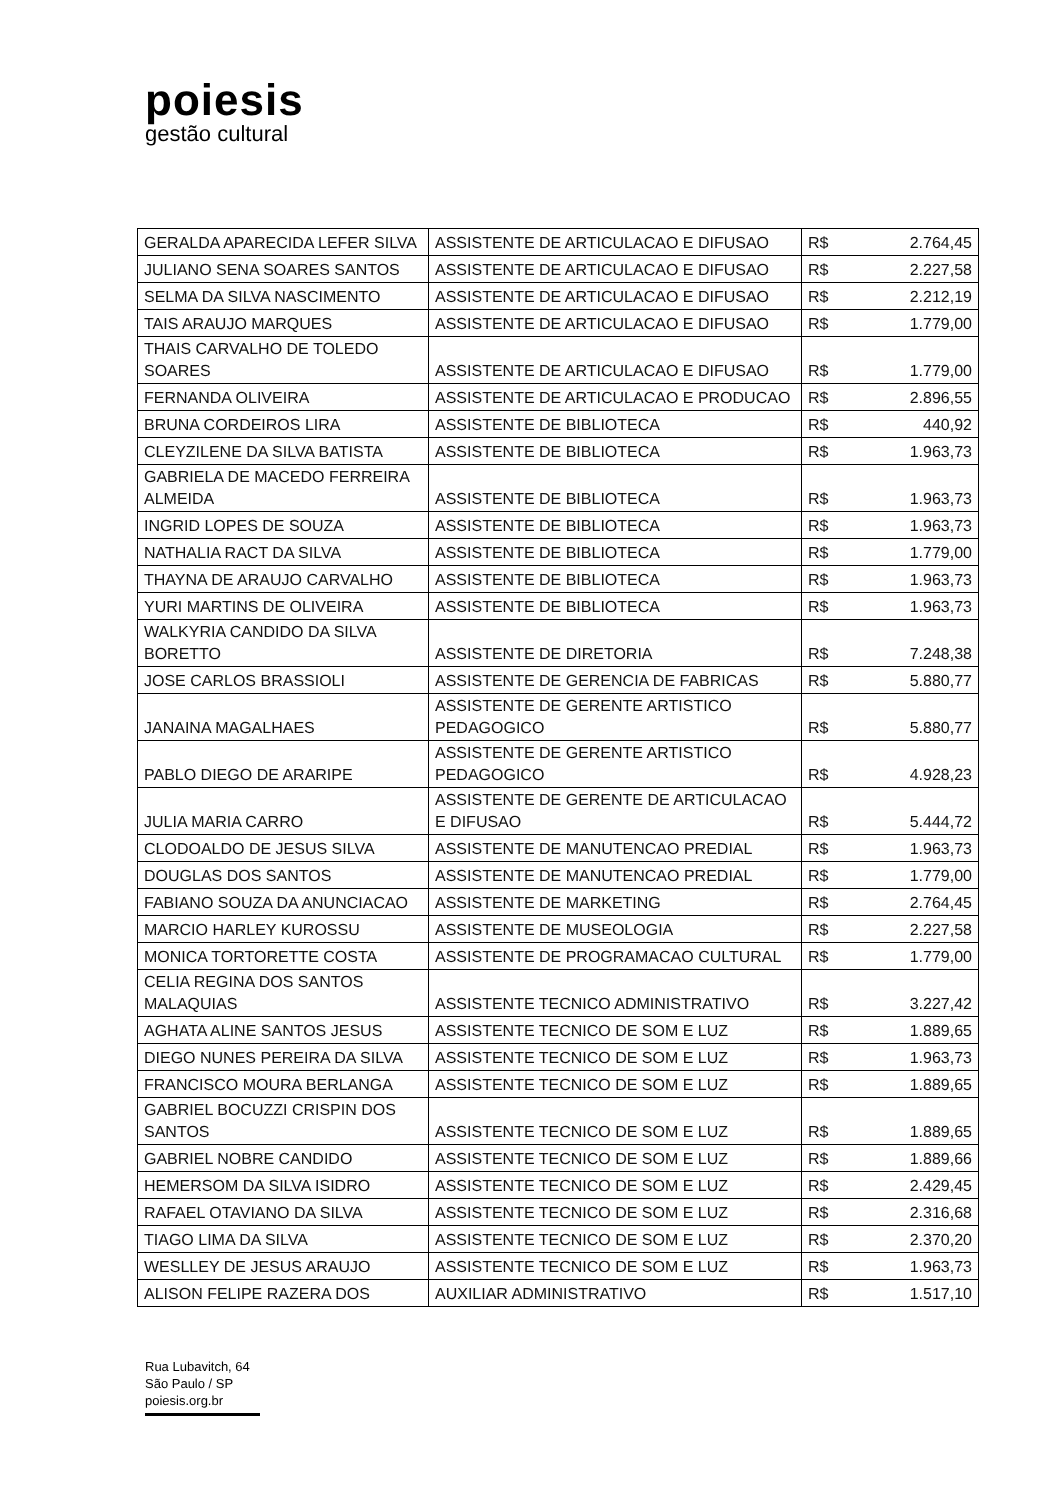poiesis
gestão cultural
| GERALDA APARECIDA LEFER SILVA | ASSISTENTE DE ARTICULACAO E DIFUSAO | R$ | 2.764,45 |
| JULIANO SENA SOARES SANTOS | ASSISTENTE DE ARTICULACAO E DIFUSAO | R$ | 2.227,58 |
| SELMA DA SILVA NASCIMENTO | ASSISTENTE DE ARTICULACAO E DIFUSAO | R$ | 2.212,19 |
| TAIS ARAUJO MARQUES | ASSISTENTE DE ARTICULACAO E DIFUSAO | R$ | 1.779,00 |
| THAIS CARVALHO DE TOLEDO SOARES | ASSISTENTE DE ARTICULACAO E DIFUSAO | R$ | 1.779,00 |
| FERNANDA OLIVEIRA | ASSISTENTE DE ARTICULACAO E PRODUCAO | R$ | 2.896,55 |
| BRUNA CORDEIROS LIRA | ASSISTENTE DE BIBLIOTECA | R$ | 440,92 |
| CLEYZILENE DA SILVA BATISTA | ASSISTENTE DE BIBLIOTECA | R$ | 1.963,73 |
| GABRIELA DE MACEDO FERREIRA ALMEIDA | ASSISTENTE DE BIBLIOTECA | R$ | 1.963,73 |
| INGRID LOPES DE SOUZA | ASSISTENTE DE BIBLIOTECA | R$ | 1.963,73 |
| NATHALIA RACT DA SILVA | ASSISTENTE DE BIBLIOTECA | R$ | 1.779,00 |
| THAYNA DE ARAUJO CARVALHO | ASSISTENTE DE BIBLIOTECA | R$ | 1.963,73 |
| YURI MARTINS DE OLIVEIRA | ASSISTENTE DE BIBLIOTECA | R$ | 1.963,73 |
| WALKYRIA CANDIDO DA SILVA BORETTO | ASSISTENTE DE DIRETORIA | R$ | 7.248,38 |
| JOSE CARLOS BRASSIOLI | ASSISTENTE DE GERENCIA DE FABRICAS | R$ | 5.880,77 |
| JANAINA MAGALHAES | ASSISTENTE DE GERENTE ARTISTICO PEDAGOGICO | R$ | 5.880,77 |
| PABLO DIEGO DE ARARIPE | ASSISTENTE DE GERENTE ARTISTICO PEDAGOGICO | R$ | 4.928,23 |
| JULIA MARIA CARRO | ASSISTENTE DE GERENTE DE ARTICULACAO E DIFUSAO | R$ | 5.444,72 |
| CLODOALDO DE JESUS SILVA | ASSISTENTE DE MANUTENCAO PREDIAL | R$ | 1.963,73 |
| DOUGLAS DOS SANTOS | ASSISTENTE DE MANUTENCAO PREDIAL | R$ | 1.779,00 |
| FABIANO SOUZA DA ANUNCIACAO | ASSISTENTE DE MARKETING | R$ | 2.764,45 |
| MARCIO HARLEY KUROSSU | ASSISTENTE DE MUSEOLOGIA | R$ | 2.227,58 |
| MONICA TORTORETTE COSTA | ASSISTENTE DE PROGRAMACAO CULTURAL | R$ | 1.779,00 |
| CELIA REGINA DOS SANTOS MALAQUIAS | ASSISTENTE TECNICO ADMINISTRATIVO | R$ | 3.227,42 |
| AGHATA ALINE SANTOS JESUS | ASSISTENTE TECNICO DE SOM E LUZ | R$ | 1.889,65 |
| DIEGO NUNES PEREIRA DA SILVA | ASSISTENTE TECNICO DE SOM E LUZ | R$ | 1.963,73 |
| FRANCISCO MOURA BERLANGA | ASSISTENTE TECNICO DE SOM E LUZ | R$ | 1.889,65 |
| GABRIEL BOCUZZI CRISPIN DOS SANTOS | ASSISTENTE TECNICO DE SOM E LUZ | R$ | 1.889,65 |
| GABRIEL NOBRE CANDIDO | ASSISTENTE TECNICO DE SOM E LUZ | R$ | 1.889,66 |
| HEMERSOM DA SILVA ISIDRO | ASSISTENTE TECNICO DE SOM E LUZ | R$ | 2.429,45 |
| RAFAEL OTAVIANO DA SILVA | ASSISTENTE TECNICO DE SOM E LUZ | R$ | 2.316,68 |
| TIAGO LIMA DA SILVA | ASSISTENTE TECNICO DE SOM E LUZ | R$ | 2.370,20 |
| WESLLEY DE JESUS ARAUJO | ASSISTENTE TECNICO DE SOM E LUZ | R$ | 1.963,73 |
| ALISON FELIPE RAZERA DOS | AUXILIAR ADMINISTRATIVO | R$ | 1.517,10 |
Rua Lubavitch, 64
São Paulo / SP
poiesis.org.br